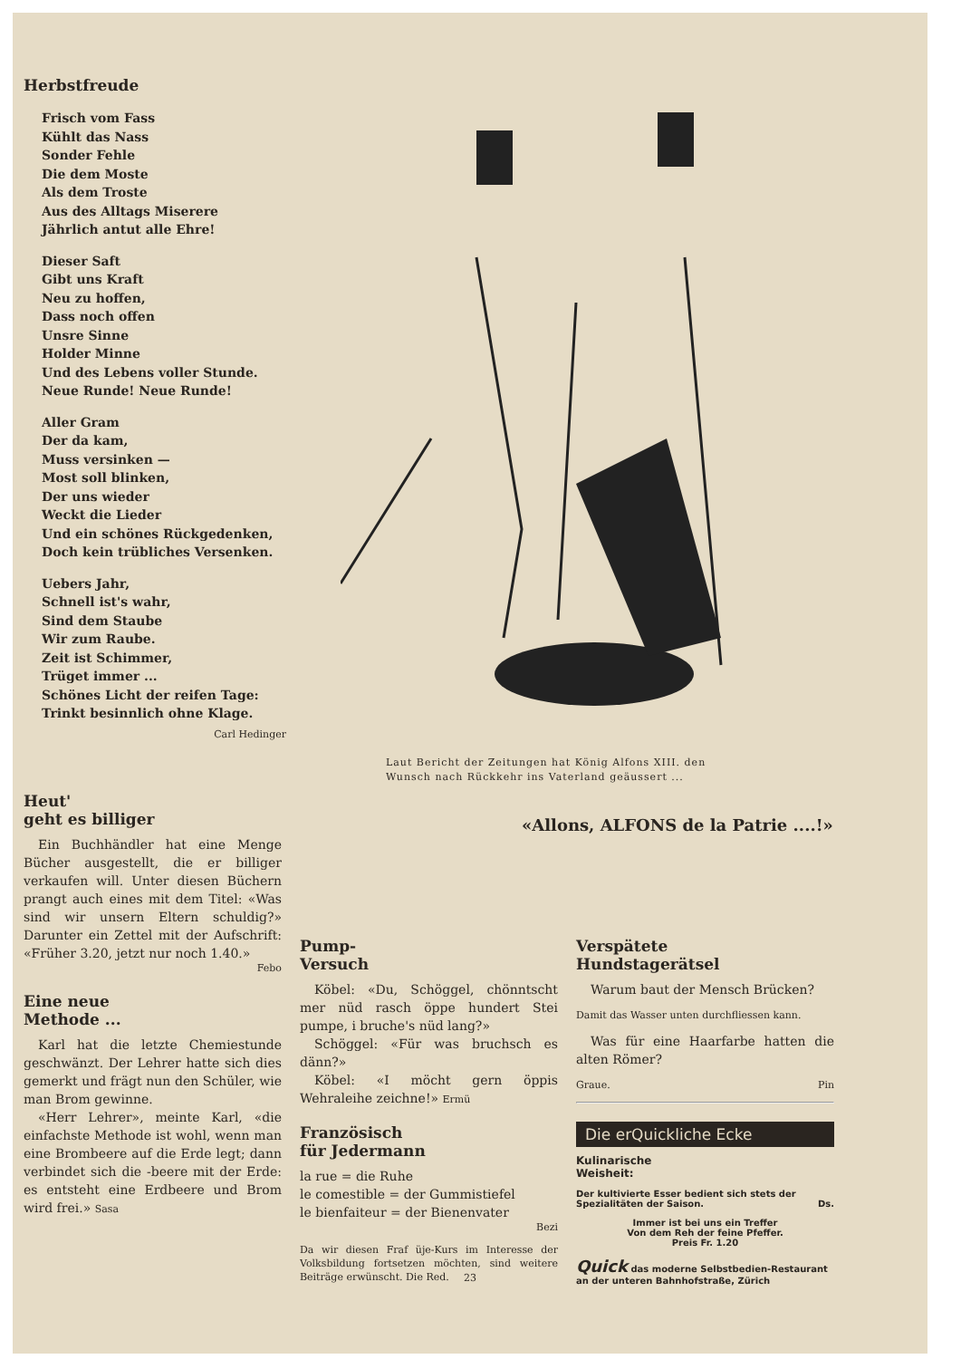Herbstfreude
Frisch vom Fass
Kühlt das Nass
Sonder Fehle
Die dem Moste
Als dem Troste
Aus des Alltags Miserere
Jährlich antut alle Ehre!
Dieser Saft
Gibt uns Kraft
Neu zu hoffen,
Dass noch offen
Unsre Sinne
Holder Minne
Und des Lebens voller Stunde.
Neue Runde! Neue Runde!
Aller Gram
Der da kam,
Muss versinken —
Most soll blinken,
Der uns wieder
Weckt die Lieder
Und ein schönes Rückgedenken,
Doch kein trübliches Versenken.
Uebers Jahr,
Schnell ist's wahr,
Sind dem Staube
Wir zum Raube.
Zeit ist Schimmer,
Trüget immer ...
Schönes Licht der reifen Tage:
Trinkt besinnlich ohne Klage.
Carl Hedinger
Laut Bericht der Zeitungen hat König Alfons XIII. den
Wunsch nach Rückkehr ins Vaterland geäussert ...
«Allons, ALFONS de la Patrie ....!»
Heut'
geht es billiger
Ein Buchhändler hat eine Menge Bücher ausgestellt, die er billiger verkaufen will. Unter diesen Büchern prangt auch eines mit dem Titel: «Was sind wir unsern Eltern schuldig?» Darunter ein Zettel mit der Aufschrift: «Früher 3.20, jetzt nur noch 1.40.»
Febo
Eine neue
Methode ...
Karl hat die letzte Chemiestunde geschwänzt. Der Lehrer hatte sich dies gemerkt und frägt nun den Schüler, wie man Brom gewinne.
«Herr Lehrer», meinte Karl, «die einfachste Methode ist wohl, wenn man eine Brombeere auf die Erde legt; dann verbindet sich die -beere mit der Erde: es entsteht eine Erdbeere und Brom wird frei.» Sasa
Pump-
Versuch
Köbel: «Du, Schöggel, chönntscht mer nüd rasch öppe hundert Stei pumpe, i bruche's nüd lang?»
Schöggel: «Für was bruchsch es dänn?»
Köbel: «I möcht gern öppis Wehraleihe zeichne!» Ermü
Französisch
für Jedermann
la rue = die Ruhe
le comestible = der Gummistiefel
le bienfaiteur = der Bienenvater
Bezi
Da wir diesen Fraf üje-Kurs im Interesse der Volksbildung fortsetzen möchten, sind weitere Beiträge erwünscht. Die Red.
Verspätete
Hundstagerätsel
Warum baut der Mensch Brücken?
Damit das Wasser unten durchfliessen kann.
Was für eine Haarfarbe hatten die alten Römer?
Graue. Pin
Die erQuickliche Ecke
Kulinarische
Weisheit:
Der kultivierte Esser bedient sich stets der Spezialitäten der Saison. Ds.
Immer ist bei uns ein Treffer
Von dem Reh der feine Pfeffer.
Preis Fr. 1.20
Quick das moderne Selbstbedien-Restaurant an der unteren Bahnhofstraße, Zürich
23